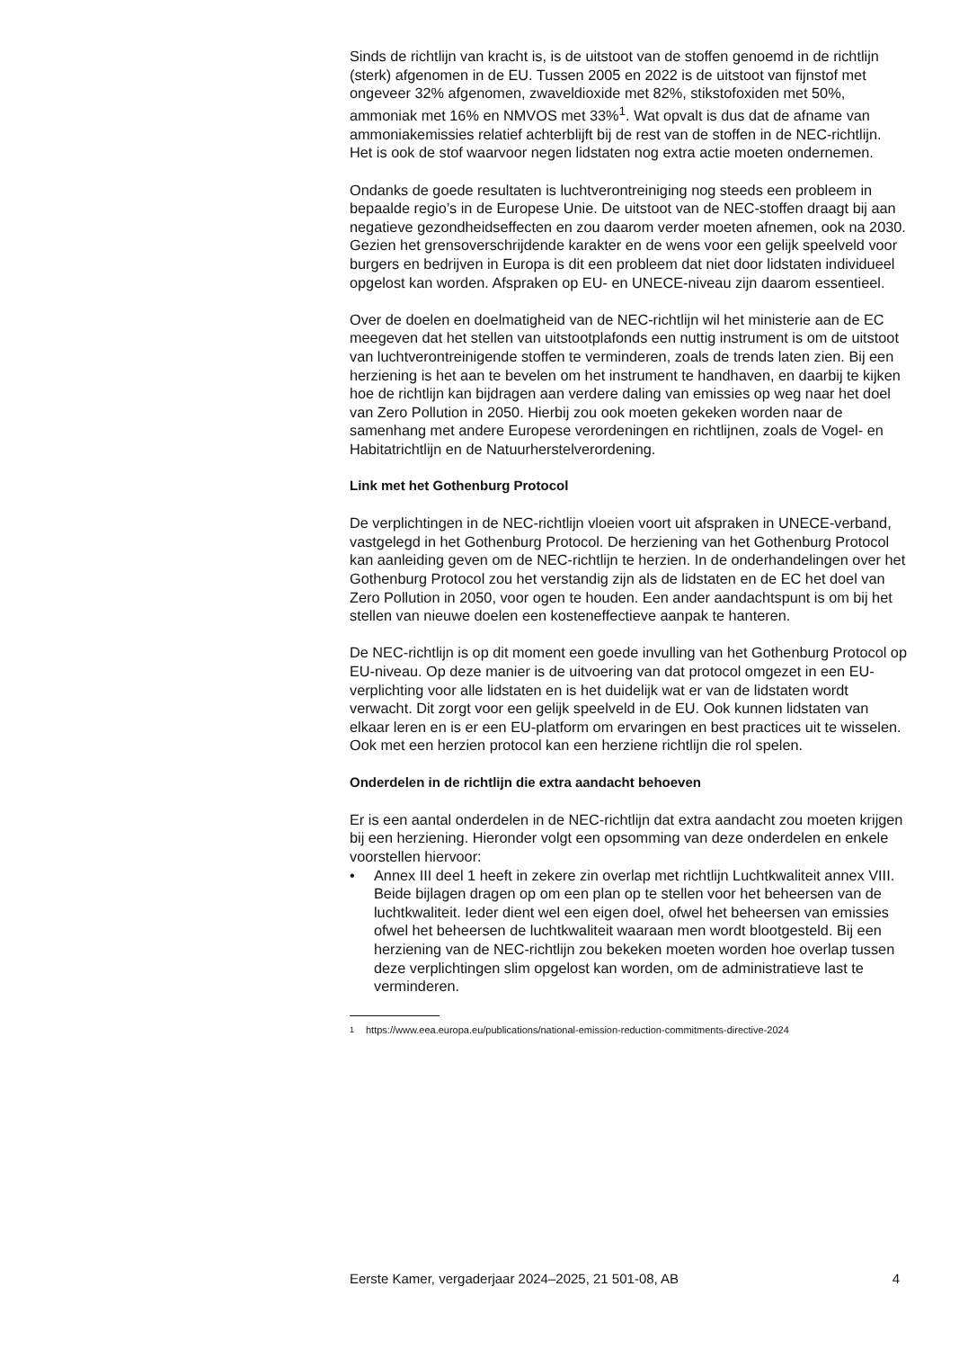Sinds de richtlijn van kracht is, is de uitstoot van de stoffen genoemd in de richtlijn (sterk) afgenomen in de EU. Tussen 2005 en 2022 is de uitstoot van fijnstof met ongeveer 32% afgenomen, zwaveldioxide met 82%, stikstofoxiden met 50%, ammoniak met 16% en NMVOS met 33%<sup>1</sup>. Wat opvalt is dus dat de afname van ammoniakemissies relatief achterblijft bij de rest van de stoffen in de NEC-richtlijn. Het is ook de stof waarvoor negen lidstaten nog extra actie moeten ondernemen.
Ondanks de goede resultaten is luchtverontreiniging nog steeds een probleem in bepaalde regio’s in de Europese Unie. De uitstoot van de NEC-stoffen draagt bij aan negatieve gezondheidseffecten en zou daarom verder moeten afnemen, ook na 2030. Gezien het grensoverschrijdende karakter en de wens voor een gelijk speelveld voor burgers en bedrijven in Europa is dit een probleem dat niet door lidstaten individueel opgelost kan worden. Afspraken op EU- en UNECE-niveau zijn daarom essentieel.
Over de doelen en doelmatigheid van de NEC-richtlijn wil het ministerie aan de EC meegeven dat het stellen van uitstootplafonds een nuttig instrument is om de uitstoot van luchtverontreinigende stoffen te verminderen, zoals de trends laten zien. Bij een herziening is het aan te bevelen om het instrument te handhaven, en daarbij te kijken hoe de richtlijn kan bijdragen aan verdere daling van emissies op weg naar het doel van Zero Pollution in 2050. Hierbij zou ook moeten gekeken worden naar de samenhang met andere Europese verordeningen en richtlijnen, zoals de Vogel- en Habitatrichtlijn en de Natuurherstelverordening.
Link met het Gothenburg Protocol
De verplichtingen in de NEC-richtlijn vloeien voort uit afspraken in UNECE-verband, vastgelegd in het Gothenburg Protocol. De herziening van het Gothenburg Protocol kan aanleiding geven om de NEC-richtlijn te herzien. In de onderhandelingen over het Gothenburg Protocol zou het verstandig zijn als de lidstaten en de EC het doel van Zero Pollution in 2050, voor ogen te houden. Een ander aandachtspunt is om bij het stellen van nieuwe doelen een kosteneffectieve aanpak te hanteren.
De NEC-richtlijn is op dit moment een goede invulling van het Gothenburg Protocol op EU-niveau. Op deze manier is de uitvoering van dat protocol omgezet in een EU-verplichting voor alle lidstaten en is het duidelijk wat er van de lidstaten wordt verwacht. Dit zorgt voor een gelijk speelveld in de EU. Ook kunnen lidstaten van elkaar leren en is er een EU-platform om ervaringen en best practices uit te wisselen. Ook met een herzien protocol kan een herziene richtlijn die rol spelen.
Onderdelen in de richtlijn die extra aandacht behoeven
Er is een aantal onderdelen in de NEC-richtlijn dat extra aandacht zou moeten krijgen bij een herziening. Hieronder volgt een opsomming van deze onderdelen en enkele voorstellen hiervoor:
• Annex III deel 1 heeft in zekere zin overlap met richtlijn Luchtkwaliteit annex VIII. Beide bijlagen dragen op om een plan op te stellen voor het beheersen van de luchtkwaliteit. Ieder dient wel een eigen doel, ofwel het beheersen van emissies ofwel het beheersen de luchtkwaliteit waaraan men wordt blootgesteld. Bij een herziening van de NEC-richtlijn zou bekeken moeten worden hoe overlap tussen deze verplichtingen slim opgelost kan worden, om de administratieve last te verminderen.
<sup>1</sup> https://www.eea.europa.eu/publications/national-emission-reduction-commitments-directive-2024
Eerste Kamer, vergaderjaar 2024–2025, 21 501-08, AB 4